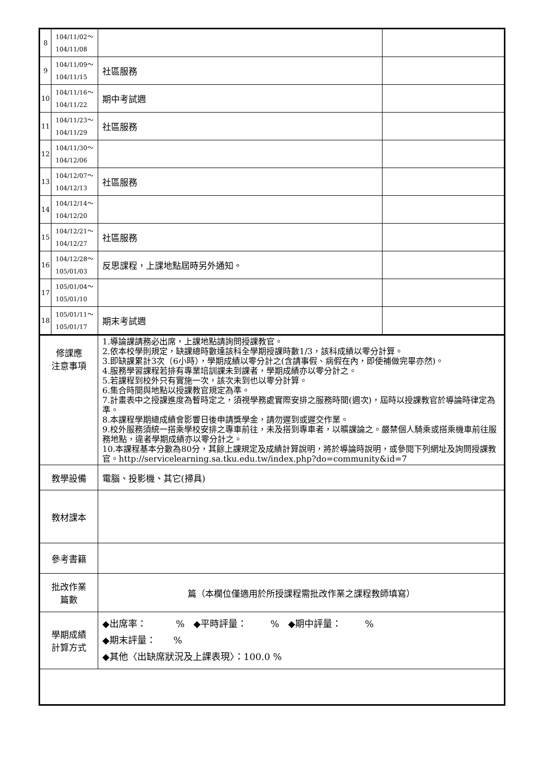| 8 | 104/11/02～ 104/11/08 | | |
| 9 | 104/11/09～ 104/11/15 | 社區服務 | |
| 10 | 104/11/16～ 104/11/22 | 期中考試週 | |
| 11 | 104/11/23～ 104/11/29 | 社區服務 | |
| 12 | 104/11/30～ 104/12/06 | | |
| 13 | 104/12/07～ 104/12/13 | 社區服務 | |
| 14 | 104/12/14～ 104/12/20 | | |
| 15 | 104/12/21～ 104/12/27 | 社區服務 | |
| 16 | 104/12/28～ 105/01/03 | 反思課程，上課地點屆時另外通知。 | |
| 17 | 105/01/04～ 105/01/10 | | |
| 18 | 105/01/11～ 105/01/17 | 期末考試週 | |
| 修課應 注意事項 | | 1.導論課請務必出席，上課地點請詢問授課教官。 2.依本校學則規定，缺課總時數達該科全學期授課時數1/3，該科成績以零分計算。 3.即缺課累計3次（6小時），學期成績以零分計之(含請事假、病假在內，即使補做完畢亦然)。 4.服務學習課程若排有專業培訓課未到課者，學期成績亦以零分計之。 5.若課程到校外只有實施一次，該次未到也以零分計算。 6.集合時間與地點以授課教官規定為準。 7.計畫表中之授課進度為暫時定之，須視學務處實際安排之服務時間(週次)，屆時以授課教官於導論時律定為準。 8.本課程學期總成績會影響日後申請獎學金，請勿遲到或遲交作業。 9.校外服務須統一搭乘學校安排之專車前往，未及搭到專車者，以曠課論之。嚴禁個人騎乘或搭乘機車前往服務地點，違者學期成績亦以零分計之。 10.本課程基本分數為80分，其餘上課規定及成績計算說明，將於導論時說明，或參閱下列網址及詢問授課教官。http://servicelearning.sa.tku.edu.tw/index.php?do=community&id=7 | |
| 教學設備 | | 電腦、投影機、其它(掃具) | |
| 教材課本 | | | |
| 參考書籍 | | | |
| 批改作業 篇數 | | 篇（本欄位僅適用於所授課程需批改作業之課程教師填寫） | |
| 學期成績 計算方式 | | ◆出席率： % ◆平時評量： % ◆期中評量： % ◆期末評量： % ◆其他〈出缺席狀況及上課表現〉：100.0 % | |